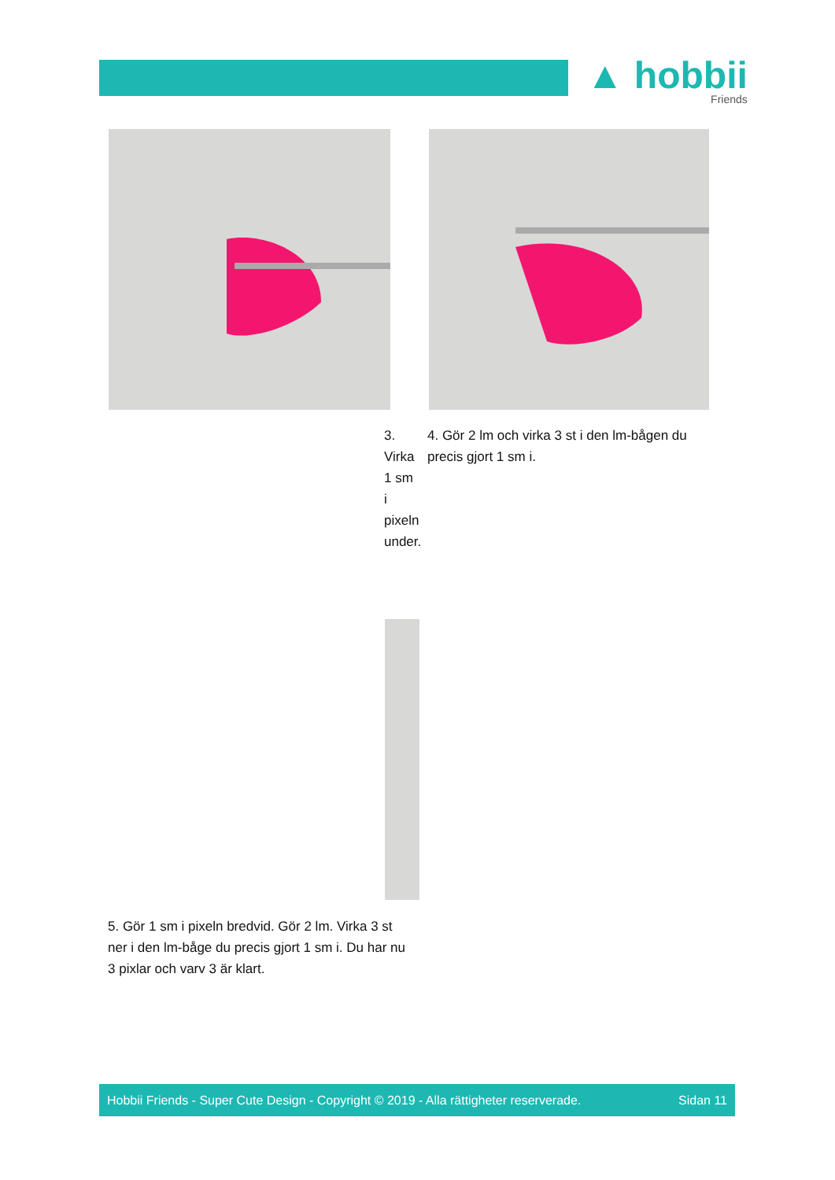▲ hobbii
Friends
3. Virka 1 sm i pixeln under.
4. Gör 2 lm och virka 3 st i den lm-bågen du precis gjort 1 sm i.
5. Gör 1 sm i pixeln bredvid. Gör 2 lm. Virka 3 st ner i den lm-båge du precis gjort 1 sm i. Du har nu 3 pixlar och varv 3 är klart.
Hobbii Friends - Super Cute Design - Copyright © 2019 - Alla rättigheter reserverade. Sidan 11